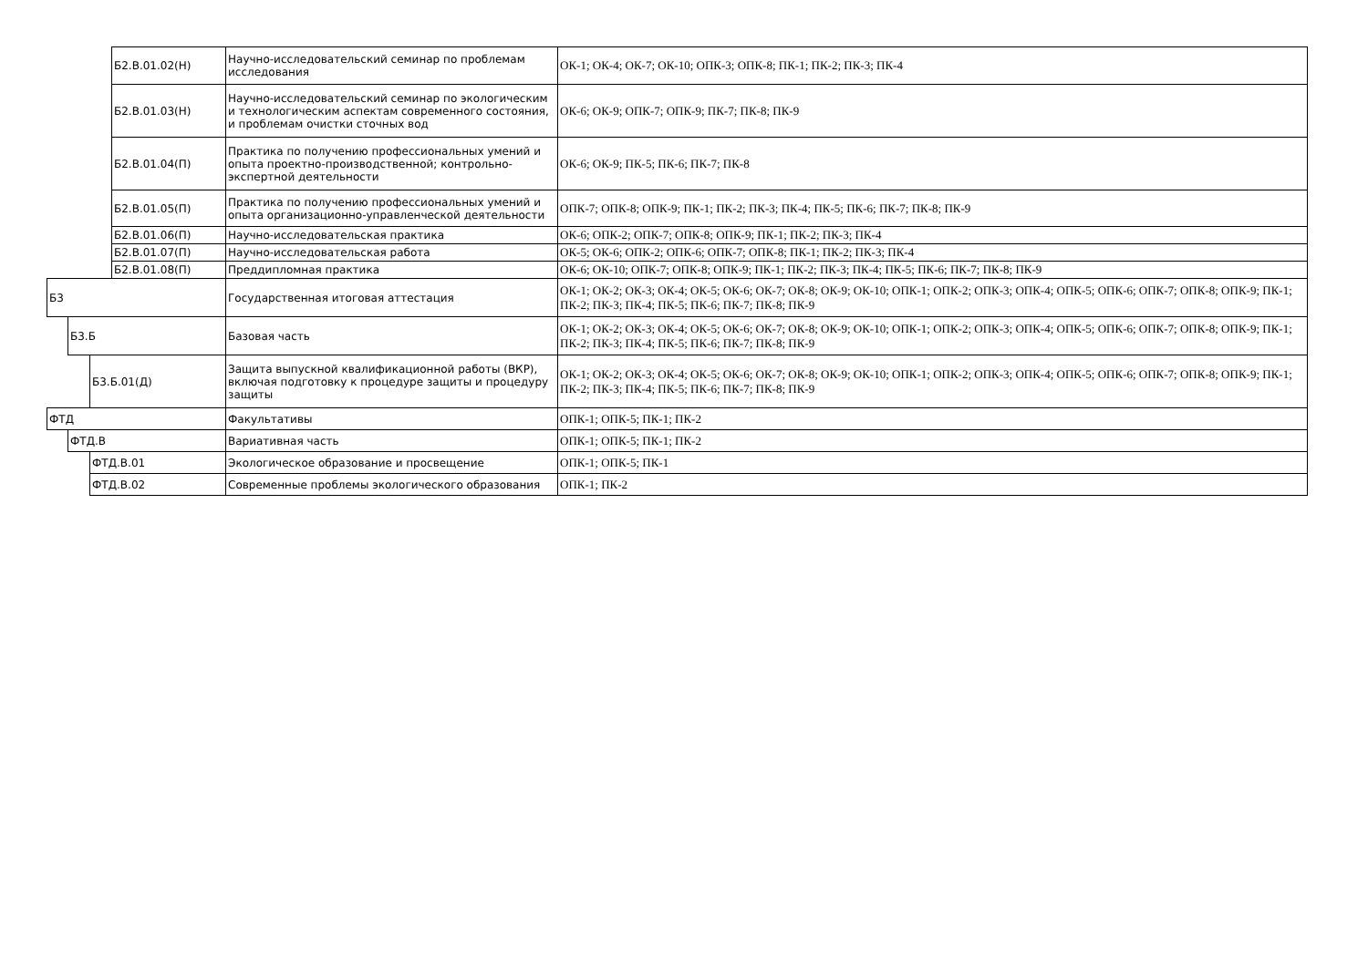| | | | Б2.В.01.02(Н) | Научно-исследовательский семинар по проблемам исследования | ОК-1; ОК-4; ОК-7; ОК-10; ОПК-3; ОПК-8; ПК-1; ПК-2; ПК-3; ПК-4 |
| | | | Б2.В.01.03(Н) | Научно-исследовательский семинар по экологическим и технологическим аспектам современного состояния, и проблемам очистки сточных вод | ОК-6; ОК-9; ОПК-7; ОПК-9; ПК-7; ПК-8; ПК-9 |
| | | | Б2.В.01.04(П) | Практика по получению профессиональных умений и опыта проектно-производственной; контрольно-экспертной деятельности | ОК-6; ОК-9; ПК-5; ПК-6; ПК-7; ПК-8 |
| | | | Б2.В.01.05(П) | Практика по получению профессиональных умений и опыта организационно-управленческой деятельности | ОПК-7; ОПК-8; ОПК-9; ПК-1; ПК-2; ПК-3; ПК-4; ПК-5; ПК-6; ПК-7; ПК-8; ПК-9 |
| | | | Б2.В.01.06(П) | Научно-исследовательская практика | ОК-6; ОПК-2; ОПК-7; ОПК-8; ОПК-9; ПК-1; ПК-2; ПК-3; ПК-4 |
| | | | Б2.В.01.07(П) | Научно-исследовательская работа | ОК-5; ОК-6; ОПК-2; ОПК-6; ОПК-7; ОПК-8; ПК-1; ПК-2; ПК-3; ПК-4 |
| | | | Б2.В.01.08(П) | Преддипломная практика | ОК-6; ОК-10; ОПК-7; ОПК-8; ОПК-9; ПК-1; ПК-2; ПК-3; ПК-4; ПК-5; ПК-6; ПК-7; ПК-8; ПК-9 |
| Б3 | | | | Государственная итоговая аттестация | ОК-1; ОК-2; ОК-3; ОК-4; ОК-5; ОК-6; ОК-7; ОК-8; ОК-9; ОК-10; ОПК-1; ОПК-2; ОПК-3; ОПК-4; ОПК-5; ОПК-6; ОПК-7; ОПК-8; ОПК-9; ПК-1; ПК-2; ПК-3; ПК-4; ПК-5; ПК-6; ПК-7; ПК-8; ПК-9 |
| | Б3.Б | | | Базовая часть | ОК-1; ОК-2; ОК-3; ОК-4; ОК-5; ОК-6; ОК-7; ОК-8; ОК-9; ОК-10; ОПК-1; ОПК-2; ОПК-3; ОПК-4; ОПК-5; ОПК-6; ОПК-7; ОПК-8; ОПК-9; ПК-1; ПК-2; ПК-3; ПК-4; ПК-5; ПК-6; ПК-7; ПК-8; ПК-9 |
| | | Б3.Б.01(Д) | | Защита выпускной квалификационной работы (ВКР), включая подготовку к процедуре защиты и процедуру защиты | ОК-1; ОК-2; ОК-3; ОК-4; ОК-5; ОК-6; ОК-7; ОК-8; ОК-9; ОК-10; ОПК-1; ОПК-2; ОПК-3; ОПК-4; ОПК-5; ОПК-6; ОПК-7; ОПК-8; ОПК-9; ПК-1; ПК-2; ПК-3; ПК-4; ПК-5; ПК-6; ПК-7; ПК-8; ПК-9 |
| ФТД | | | | Факультативы | ОПК-1; ОПК-5; ПК-1; ПК-2 |
| | ФТД.В | | | Вариативная часть | ОПК-1; ОПК-5; ПК-1; ПК-2 |
| | | ФТД.В.01 | | Экологическое образование и просвещение | ОПК-1; ОПК-5; ПК-1 |
| | | ФТД.В.02 | | Современные проблемы экологического образования | ОПК-1; ПК-2 |